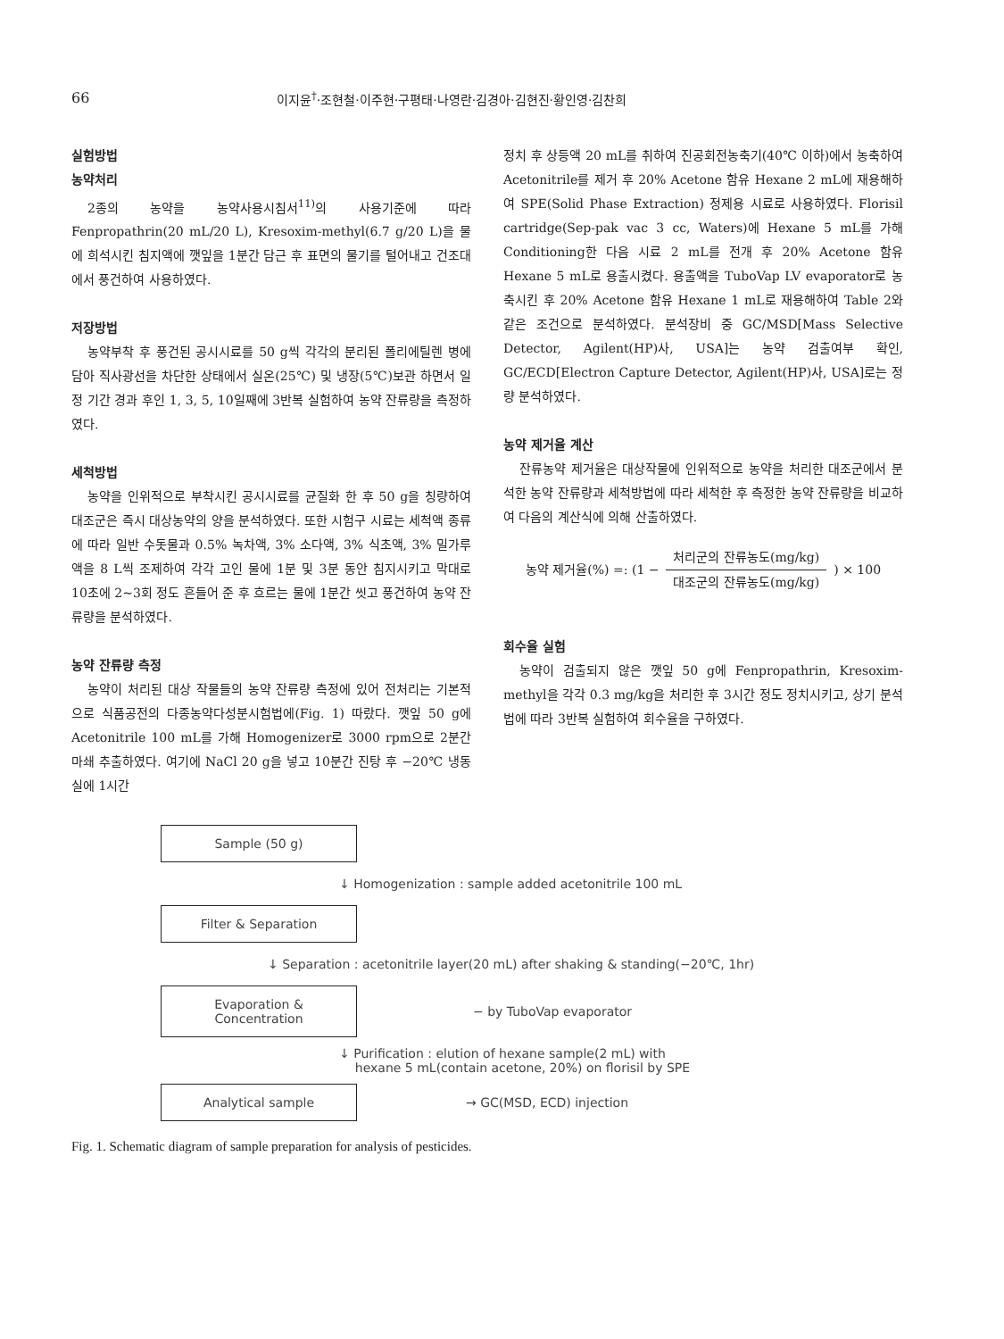66 이지윤<sup>†</sup>·조현철·이주현·구평태·나영란·김경아·김현진·황인영·김찬희
실험방법
농약처리
2종의 농약을 농약사용시침서<sup>11)</sup>의 사용기준에 따라 Fenpropathrin(20 mL/20 L), Kresoxim-methyl(6.7 g/20 L)을 물에 희석시킨 침지액에 깻잎을 1분간 담근 후 표면의 물기를 털어내고 건조대에서 풍건하여 사용하였다.
저장방법
농약부착 후 풍건된 공시시료를 50 g씩 각각의 분리된 폴리에틸렌 병에 담아 직사광선을 차단한 상태에서 실온(25℃) 및 냉장(5℃)보관 하면서 일정 기간 경과 후인 1, 3, 5, 10일째에 3반복 실험하여 농약 잔류량을 측정하였다.
세척방법
농약을 인위적으로 부착시킨 공시시료를 균질화 한 후 50 g을 칭량하여 대조군은 즉시 대상농약의 양을 분석하였다. 또한 시험구 시료는 세척액 종류에 따라 일반 수돗물과 0.5% 녹차액, 3% 소다액, 3% 식초액, 3% 밀가루액을 8 L씩 조제하여 각각 고인 물에 1분 및 3분 동안 침지시키고 막대로 10초에 2~3회 정도 흔들어 준 후 흐르는 물에 1분간 씻고 풍건하여 농약 잔류량을 분석하였다.
농약 잔류량 측정
농약이 처리된 대상 작물들의 농약 잔류량 측정에 있어 전처리는 기본적으로 식품공전의 다종농약다성분시험법에(Fig. 1) 따랐다. 깻잎 50 g에 Acetonitrile 100 mL를 가해 Homogenizer로 3000 rpm으로 2분간 마쇄 추출하였다. 여기에 NaCl 20 g을 넣고 10분간 진탕 후 −20℃ 냉동실에 1시간
정치 후 상등액 20 mL를 취하여 진공회전농축기(40℃ 이하)에서 농축하여 Acetonitrile를 제거 후 20% Acetone 함유 Hexane 2 mL에 재용해하여 SPE(Solid Phase Extraction) 정제용 시료로 사용하였다. Florisil cartridge(Sep-pak vac 3 cc, Waters)에 Hexane 5 mL를 가해 Conditioning한 다음 시료 2 mL를 전개 후 20% Acetone 함유 Hexane 5 mL로 용출시켰다. 용출액을 TuboVap LV evaporator로 농축시킨 후 20% Acetone 함유 Hexane 1 mL로 재용해하여 Table 2와 같은 조건으로 분석하였다. 분석장비 중 GC/MSD[Mass Selective Detector, Agilent(HP)사, USA]는 농약 검출여부 확인, GC/ECD[Electron Capture Detector, Agilent(HP)사, USA]로는 정량 분석하였다.
농약 제거율 계산
잔류농약 제거율은 대상작물에 인위적으로 농약을 처리한 대조군에서 분석한 농약 잔류량과 세척방법에 따라 세척한 후 측정한 농약 잔류량을 비교하여 다음의 계산식에 의해 산출하였다.
농약 제거율(%) =: (1 − 처리군의 잔류농도(mg/kg) 대조군의 잔류농도(mg/kg)) × 100
회수율 실험
농약이 검출되지 않은 깻잎 50 g에 Fenpropathrin, Kresoxim-methyl을 각각 0.3 mg/kg을 처리한 후 3시간 정도 정치시키고, 상기 분석법에 따라 3반복 실험하여 회수율을 구하였다.
Sample (50 g)
↓ Homogenization : sample added acetonitrile 100 mL
Filter & Separation
↓ Separation : acetonitrile layer(20 mL) after shaking & standing(−20℃, 1hr)
Evaporation &
Concentration
− by TuboVap evaporator
↓ Purification : elution of hexane sample(2 mL) with
hexane 5 mL(contain acetone, 20%) on florisil by SPE
Analytical sample
→ GC(MSD, ECD) injection
Fig. 1. Schematic diagram of sample preparation for analysis of pesticides.